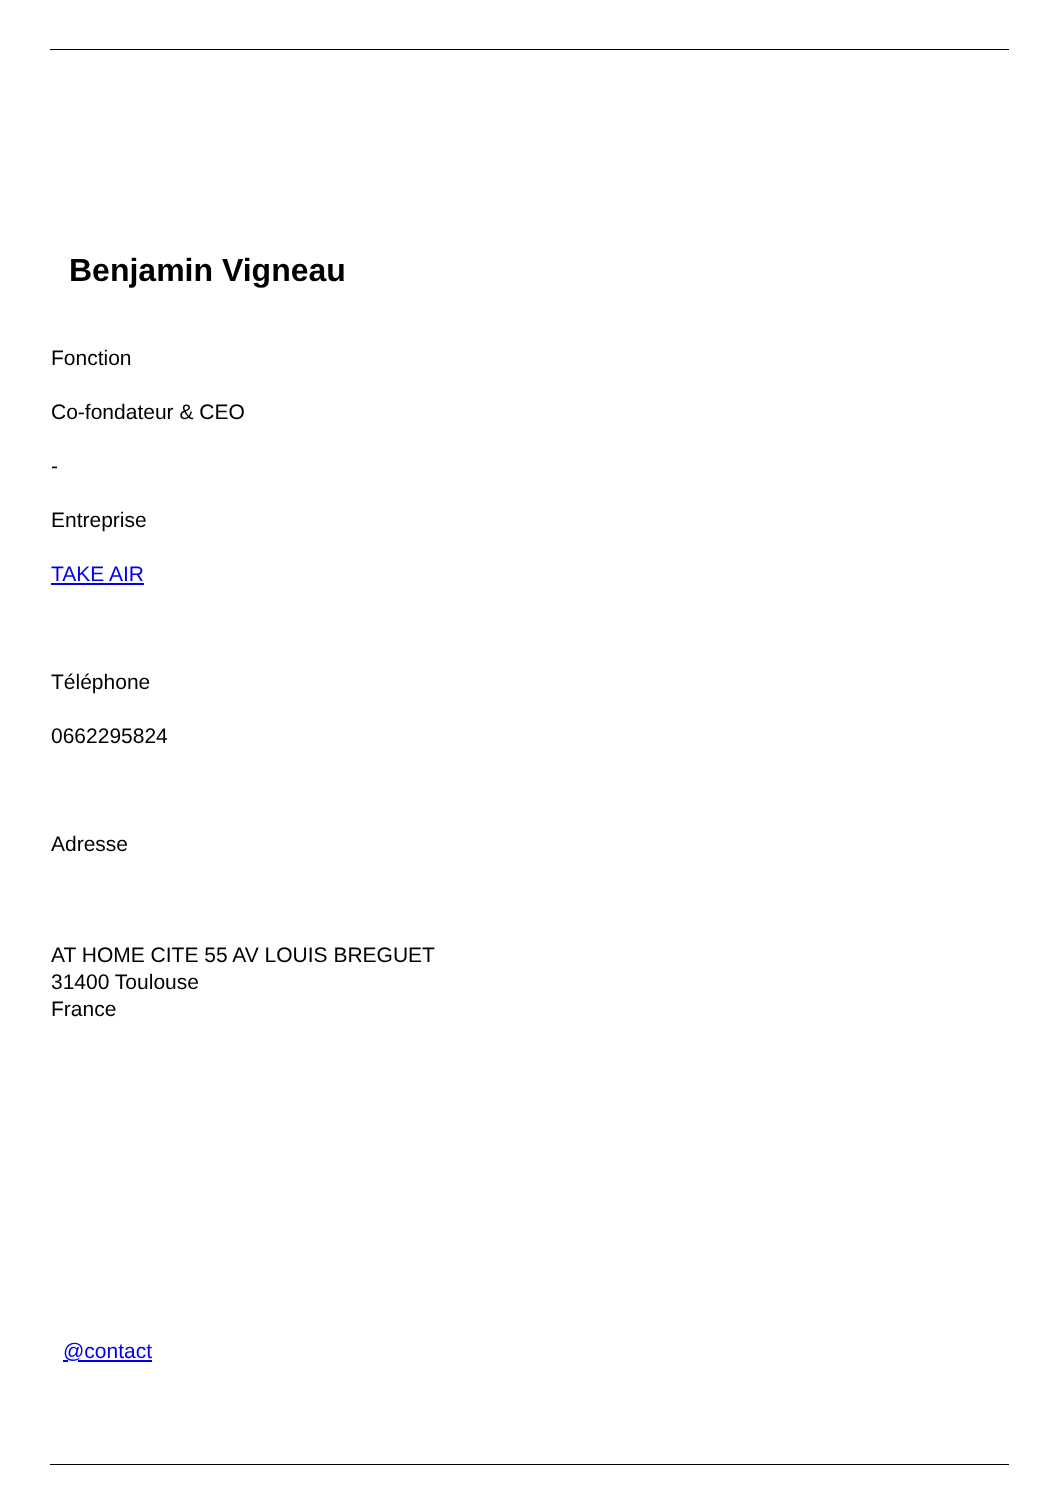Benjamin Vigneau
Fonction
Co-fondateur & CEO
-
Entreprise
TAKE AIR
Téléphone
0662295824
Adresse
AT HOME CITE 55 AV LOUIS BREGUET
31400 Toulouse
France
@contact